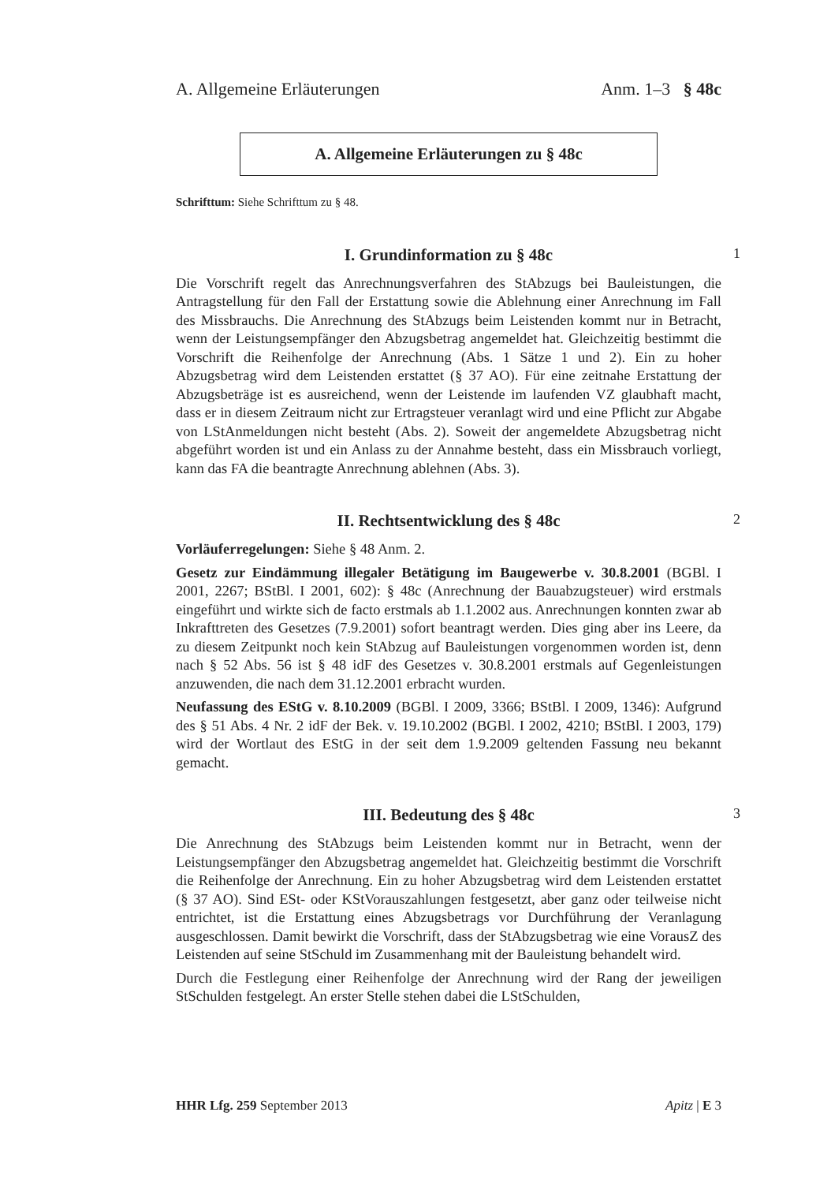A. Allgemeine Erläuterungen Anm. 1–3 § 48c
A. Allgemeine Erläuterungen zu § 48c
Schrifttum: Siehe Schrifttum zu § 48.
I. Grundinformation zu § 48c 1
Die Vorschrift regelt das Anrechnungsverfahren des StAbzugs bei Bauleistungen, die Antragstellung für den Fall der Erstattung sowie die Ablehnung einer Anrechnung im Fall des Missbrauchs. Die Anrechnung des StAbzugs beim Leistenden kommt nur in Betracht, wenn der Leistungsempfänger den Abzugsbetrag angemeldet hat. Gleichzeitig bestimmt die Vorschrift die Reihenfolge der Anrechnung (Abs. 1 Sätze 1 und 2). Ein zu hoher Abzugsbetrag wird dem Leistenden erstattet (§ 37 AO). Für eine zeitnahe Erstattung der Abzugsbeträge ist es ausreichend, wenn der Leistende im laufenden VZ glaubhaft macht, dass er in diesem Zeitraum nicht zur Ertragsteuer veranlagt wird und eine Pflicht zur Abgabe von LStAnmeldungen nicht besteht (Abs. 2). Soweit der angemeldete Abzugsbetrag nicht abgeführt worden ist und ein Anlass zu der Annahme besteht, dass ein Missbrauch vorliegt, kann das FA die beantragte Anrechnung ablehnen (Abs. 3).
II. Rechtsentwicklung des § 48c 2
Vorläuferregelungen: Siehe § 48 Anm. 2.
Gesetz zur Eindämmung illegaler Betätigung im Baugewerbe v. 30.8.2001 (BGBl. I 2001, 2267; BStBl. I 2001, 602): § 48c (Anrechnung der Bauabzugsteuer) wird erstmals eingeführt und wirkte sich de facto erstmals ab 1.1.2002 aus. Anrechnungen konnten zwar ab Inkrafttreten des Gesetzes (7.9.2001) sofort beantragt werden. Dies ging aber ins Leere, da zu diesem Zeitpunkt noch kein StAbzug auf Bauleistungen vorgenommen worden ist, denn nach § 52 Abs. 56 ist § 48 idF des Gesetzes v. 30.8.2001 erstmals auf Gegenleistungen anzuwenden, die nach dem 31.12.2001 erbracht wurden.
Neufassung des EStG v. 8.10.2009 (BGBl. I 2009, 3366; BStBl. I 2009, 1346): Aufgrund des § 51 Abs. 4 Nr. 2 idF der Bek. v. 19.10.2002 (BGBl. I 2002, 4210; BStBl. I 2003, 179) wird der Wortlaut des EStG in der seit dem 1.9.2009 geltenden Fassung neu bekannt gemacht.
III. Bedeutung des § 48c 3
Die Anrechnung des StAbzugs beim Leistenden kommt nur in Betracht, wenn der Leistungsempfänger den Abzugsbetrag angemeldet hat. Gleichzeitig bestimmt die Vorschrift die Reihenfolge der Anrechnung. Ein zu hoher Abzugsbetrag wird dem Leistenden erstattet (§ 37 AO). Sind ESt- oder KStVorauszahlungen festgesetzt, aber ganz oder teilweise nicht entrichtet, ist die Erstattung eines Abzugsbetrags vor Durchführung der Veranlagung ausgeschlossen. Damit bewirkt die Vorschrift, dass der StAbzugsbetrag wie eine VorausZ des Leistenden auf seine StSchuld im Zusammenhang mit der Bauleistung behandelt wird.
Durch die Festlegung einer Reihenfolge der Anrechnung wird der Rang der jeweiligen StSchulden festgelegt. An erster Stelle stehen dabei die LStSchulden,
HHR Lfg. 259 September 2013 Apitz | E 3